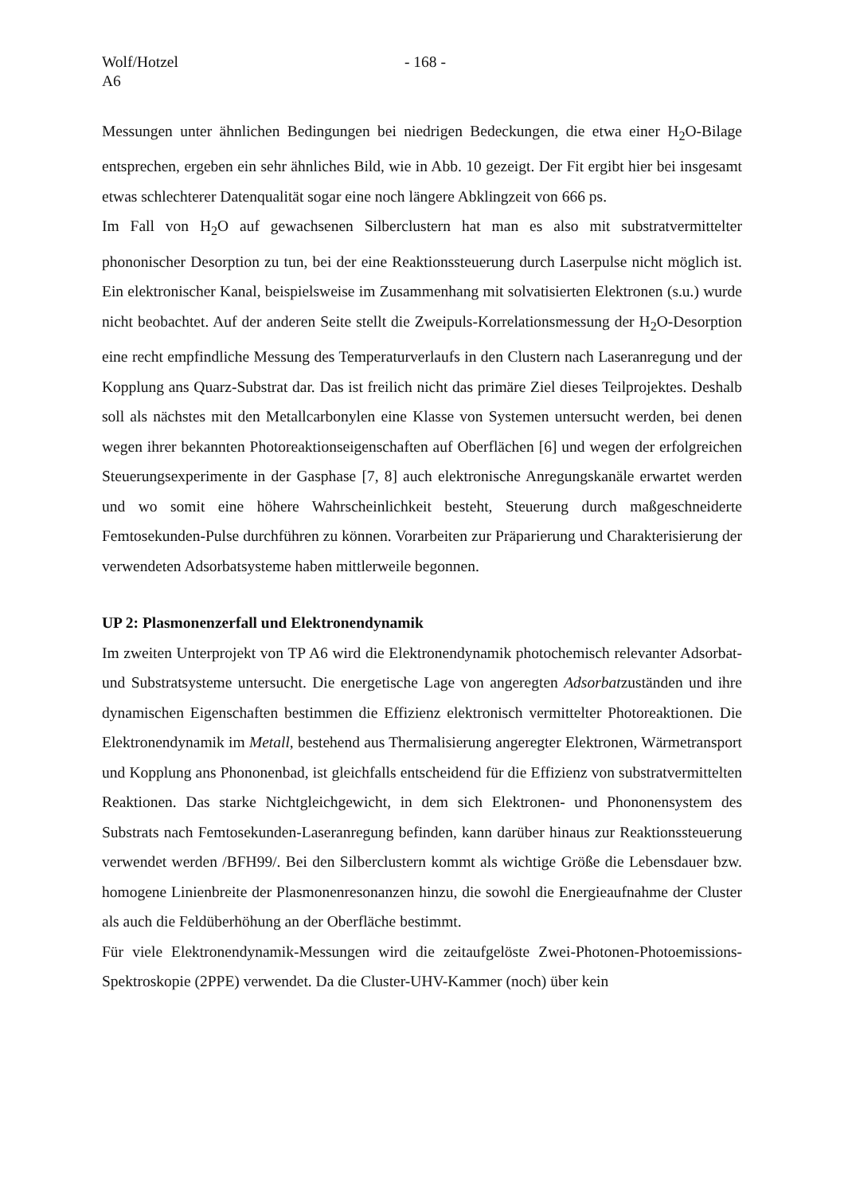Wolf/Hotzel
A6
- 168 -
Messungen unter ähnlichen Bedingungen bei niedrigen Bedeckungen, die etwa einer H<sub>2</sub>O-Bilage entsprechen, ergeben ein sehr ähnliches Bild, wie in Abb. 10 gezeigt. Der Fit ergibt hier bei insgesamt etwas schlechterer Datenqualität sogar eine noch längere Abklingzeit von 666 ps.
Im Fall von H<sub>2</sub>O auf gewachsenen Silberclustern hat man es also mit substratvermittelter phononischer Desorption zu tun, bei der eine Reaktionssteuerung durch Laserpulse nicht möglich ist. Ein elektronischer Kanal, beispielsweise im Zusammenhang mit solvatisierten Elektronen (s.u.) wurde nicht beobachtet. Auf der anderen Seite stellt die Zweipuls-Korrelationsmessung der H<sub>2</sub>O-Desorption eine recht empfindliche Messung des Temperaturverlaufs in den Clustern nach Laseranregung und der Kopplung ans Quarz-Substrat dar. Das ist freilich nicht das primäre Ziel dieses Teilprojektes. Deshalb soll als nächstes mit den Metallcarbonylen eine Klasse von Systemen untersucht werden, bei denen wegen ihrer bekannten Photoreaktionseigenschaften auf Oberflächen [6] und wegen der erfolgreichen Steuerungsexperimente in der Gasphase [7, 8] auch elektronische Anregungskanäle erwartet werden und wo somit eine höhere Wahrscheinlichkeit besteht, Steuerung durch maßgeschneiderte Femtosekunden-Pulse durchführen zu können. Vorarbeiten zur Präparierung und Charakterisierung der verwendeten Adsorbatsysteme haben mittlerweile begonnen.
UP 2: Plasmonenzerfall und Elektronendynamik
Im zweiten Unterprojekt von TP A6 wird die Elektronendynamik photochemisch relevanter Adsorbat- und Substratsysteme untersucht. Die energetische Lage von angeregten Adsorbatzuständen und ihre dynamischen Eigenschaften bestimmen die Effizienz elektronisch vermittelter Photoreaktionen. Die Elektronendynamik im Metall, bestehend aus Thermalisierung angeregter Elektronen, Wärmetransport und Kopplung ans Phononenbad, ist gleichfalls entscheidend für die Effizienz von substratvermittelten Reaktionen. Das starke Nichtgleichgewicht, in dem sich Elektronen- und Phononensystem des Substrats nach Femtosekunden-Laseranregung befinden, kann darüber hinaus zur Reaktionssteuerung verwendet werden /BFH99/. Bei den Silberclustern kommt als wichtige Größe die Lebensdauer bzw. homogene Linienbreite der Plasmonenresonanzen hinzu, die sowohl die Energieaufnahme der Cluster als auch die Feldüberhöhung an der Oberfläche bestimmt.
Für viele Elektronendynamik-Messungen wird die zeitaufgelöste Zwei-Photonen-Photoemissions-Spektroskopie (2PPE) verwendet. Da die Cluster-UHV-Kammer (noch) über kein